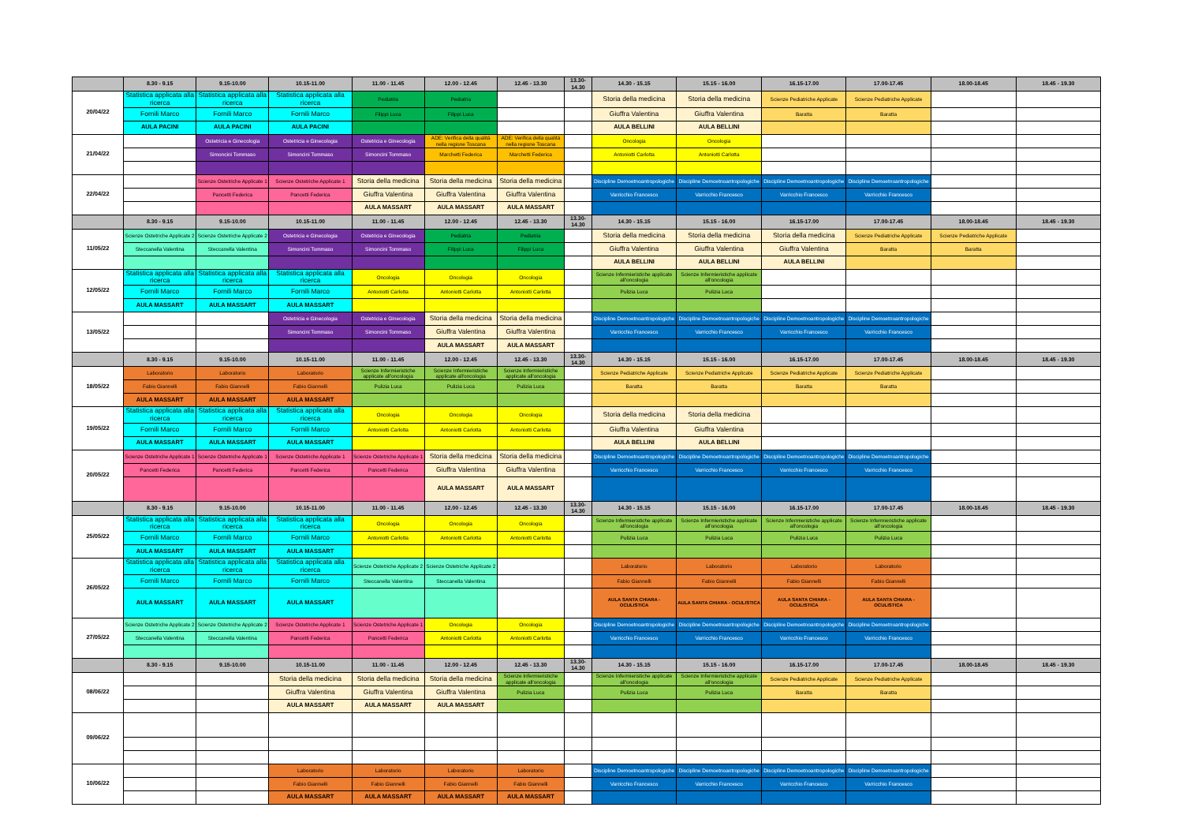| | 8.30 - 9.15 | 9.15-10.00 | 10.15-11.00 | 11.00 - 11.45 | 12.00 - 12.45 | 12.45 - 13.30 | 13.30-14.30 | 14.30 - 15.15 | 15.15 - 16.00 | 16.15-17.00 | 17.00-17.45 | 18.00-18.45 | 18.45 - 19.30 |
| --- | --- | --- | --- | --- | --- | --- | --- | --- | --- | --- | --- | --- | --- |
| 20/04/22 | Statistica applicata alla ricerca | Statistica applicata alla ricerca | Statistica applicata alla ricerca | Pediatria | Pediatria | | | Storia della medicina | Storia della medicina | Scienze Pediatriche Applicate | Scienze Pediatriche Applicate | | |
| | Fornili Marco | Fornili Marco | Fornili Marco | Filippi Luca | Filippi Luca | | | Giuffra Valentina | Giuffra Valentina | Baratta | Baratta | | |
| | AULA PACINI | AULA PACINI | AULA PACINI | | | | | AULA BELLINI | AULA BELLINI | | | | |
| 21/04/22 | | Ostetricia e Ginecologia | Ostetricia e Ginecologia | Ostetricia e Ginecologia | ADE: Verifica della qualità nella regione Toscana | ADE: Verifica della qualità nella regione Toscana | | Oncologia | Oncologia | | | | |
| | | Simoncini Tommaso | Simoncini Tommaso | Simoncini Tommaso | Marchetti Federica | Marchetti Federica | | Antoniotti Carlotta | Antoniotti Carlotta | | | | |
| 22/04/22 | | Scienze Ostetriche Applicate 1 | Scienze Ostetriche Applicate 1 | Storia della medicina | Storia della medicina | Storia della medicina | | Discipline Demoetnoantropologiche | Discipline Demoetnoantropologiche | Discipline Demoetnoantropologiche | Discipline Demoetnoantropologiche | | |
| | | Pancetti Federica | Pancetti Federica | Giuffra Valentina | Giuffra Valentina | Giuffra Valentina | | Varricchio Francesco | Varricchio Francesco | Varricchio Francesco | Varricchio Francesco | | |
| | | | | AULA MASSART | AULA MASSART | AULA MASSART | | | | | | | |
| | 8.30 - 9.15 | 9.15-10.00 | 10.15-11.00 | 11.00 - 11.45 | 12.00 - 12.45 | 12.45 - 13.30 | 13.30-14.30 | 14.30 - 15.15 | 15.15 - 16.00 | 16.15-17.00 | 17.00-17.45 | 18.00-18.45 | 18.45 - 19.30 |
| 11/05/22 | Scienze Ostetriche Applicate 2 | Scienze Ostetriche Applicate 2 | Ostetricia e Ginecologia | Ostetricia e Ginecologia | Pediatria | Pediatria | | Storia della medicina | Storia della medicina | Storia della medicina | Scienze Pediatriche Applicate | Scienze Pediatriche Applicate | |
| | Steccanella Valentina | Steccanella Valentina | Simoncini Tommaso | Simoncini Tommaso | Filippi Luca | Filippi Luca | | Giuffra Valentina | Giuffra Valentina | Giuffra Valentina | Baratta | Baratta | |
| | | | | | | | | AULA BELLINI | AULA BELLINI | AULA BELLINI | | | |
| 12/05/22 | Statistica applicata alla ricerca | Statistica applicata alla ricerca | Statistica applicata alla ricerca | Oncologia | Oncologia | Oncologia | | Scienze Infermieristiche applicate all'oncologia | Scienze Infermieristiche applicate all'oncologia | | | | |
| | Fornili Marco | Fornili Marco | Fornili Marco | Antoniotti Carlotta | Antoniotti Carlotta | Antoniotti Carlotta | | Pulizia Luca | Pulizia Luca | | | | |
| | AULA MASSART | AULA MASSART | AULA MASSART | | | | | | | | | | |
| 13/05/22 | | | Ostetricia e Ginecologia | Ostetricia e Ginecologia | Storia della medicina | Storia della medicina | | Discipline Demoetnoantropologiche | Discipline Demoetnoantropologiche | Discipline Demoetnoantropologiche | Discipline Demoetnoantropologiche | | |
| | | | Simoncini Tommaso | Simoncini Tommaso | Giuffra Valentina | Giuffra Valentina | | Varricchio Francesco | Varricchio Francesco | Varricchio Francesco | Varricchio Francesco | | |
| | | | | | AULA MASSART | AULA MASSART | | | | | | | |
| | 8.30 - 9.15 | 9.15-10.00 | 10.15-11.00 | 11.00 - 11.45 | 12.00 - 12.45 | 12.45 - 13.30 | 13.30-14.30 | 14.30 - 15.15 | 15.15 - 16.00 | 16.15-17.00 | 17.00-17.45 | 18.00-18.45 | 18.45 - 19.30 |
| 18/05/22 | Laboratorio | Laboratorio | Laboratorio | Scienze Infermieristiche applicate all'oncologia | Scienze Infermieristiche applicate all'oncologia | Scienze Infermieristiche applicate all'oncologia | | Scienze Pediatriche Applicate | Scienze Pediatriche Applicate | Scienze Pediatriche Applicate | Scienze Pediatriche Applicate | | |
| | Fabio Giannelli | Fabio Giannelli | Fabio Giannelli | Pulizia Luca | Pulizia Luca | Pulizia Luca | | Baratta | Baratta | Baratta | Baratta | | |
| | AULA MASSART | AULA MASSART | AULA MASSART | | | | | | | | | | |
| 19/05/22 | Statistica applicata alla ricerca | Statistica applicata alla ricerca | Statistica applicata alla ricerca | Oncologia | Oncologia | Oncologia | | Storia della medicina | Storia della medicina | | | | |
| | Fornili Marco | Fornili Marco | Fornili Marco | Antoniotti Carlotta | Antoniotti Carlotta | Antoniotti Carlotta | | Giuffra Valentina | Giuffra Valentina | | | | |
| | AULA MASSART | AULA MASSART | AULA MASSART | | | | | AULA BELLINI | AULA BELLINI | | | | |
| 20/05/22 | Scienze Ostetriche Applicate 1 | Scienze Ostetriche Applicate 1 | Scienze Ostetriche Applicate 1 | Scienze Ostetriche Applicate 1 | Storia della medicina | Storia della medicina | | Discipline Demoetnoantropologiche | Discipline Demoetnoantropologiche | Discipline Demoetnoantropologiche | Discipline Demoetnoantropologiche | | |
| | Pancetti Federica | Pancetti Federica | Pancetti Federica | Pancetti Federica | Giuffra Valentina | Giuffra Valentina | | Varricchio Francesco | Varricchio Francesco | Varricchio Francesco | Varricchio Francesco | | |
| | | | | | AULA MASSART | AULA MASSART | | | | | | | |
| | 8.30 - 9.15 | 9.15-10.00 | 10.15-11.00 | 11.00 - 11.45 | 12.00 - 12.45 | 12.45 - 13.30 | 13.30-14.30 | 14.30 - 15.15 | 15.15 - 16.00 | 16.15-17.00 | 17.00-17.45 | 18.00-18.45 | 18.45 - 19.30 |
| 25/05/22 | Statistica applicata alla ricerca | Statistica applicata alla ricerca | Statistica applicata alla ricerca | Oncologia | Oncologia | Oncologia | | Scienze Infermieristiche applicate all'oncologia | Scienze Infermieristiche applicate all'oncologia | Scienze Infermieristiche applicate all'oncologia | Scienze Infermieristiche applicate all'oncologia | | |
| | Fornili Marco | Fornili Marco | Fornili Marco | Antoniotti Carlotta | Antoniotti Carlotta | Antoniotti Carlotta | | Pulizia Luca | Pulizia Luca | Pulizia Luca | Pulizia Luca | | |
| | AULA MASSART | AULA MASSART | AULA MASSART | | | | | | | | | | |
| 26/05/22 | Statistica applicata alla ricerca | Statistica applicata alla ricerca | Statistica applicata alla ricerca | Scienze Ostetriche Applicate 2 | Scienze Ostetriche Applicate 2 | | | Laboratorio | Laboratorio | Laboratorio | Laboratorio | | |
| | Fornili Marco | Fornili Marco | Fornili Marco | Steccanella Valentina | Steccanella Valentina | | | Fabio Giannelli | Fabio Giannelli | Fabio Giannelli | Fabio Giannelli | | |
| | AULA MASSART | AULA MASSART | AULA MASSART | | | | | AULA SANTA CHIARA - OCULISTICA | AULA SANTA CHIARA - OCULISTICA | AULA SANTA CHIARA - OCULISTICA | AULA SANTA CHIARA - OCULISTICA | | |
| 27/05/22 | Scienze Ostetriche Applicate 2 | Scienze Ostetriche Applicate 2 | Scienze Ostetriche Applicate 1 | Scienze Ostetriche Applicate 1 | Oncologia | Oncologia | | Discipline Demoetnoantropologiche | Discipline Demoetnoantropologiche | Discipline Demoetnoantropologiche | Discipline Demoetnoantropologiche | | |
| | Steccanella Valentina | Steccanella Valentina | Pancetti Federica | Pancetti Federica | Antoniotti Carlotta | Antoniotti Carlotta | | Varricchio Francesco | Varricchio Francesco | Varricchio Francesco | Varricchio Francesco | | |
| | 8.30 - 9.15 | 9.15-10.00 | 10.15-11.00 | 11.00 - 11.45 | 12.00 - 12.45 | 12.45 - 13.30 | 13.30-14.30 | 14.30 - 15.15 | 15.15 - 16.00 | 16.15-17.00 | 17.00-17.45 | 18.00-18.45 | 18.45 - 19.30 |
| 08/06/22 | | | Storia della medicina | Storia della medicina | Storia della medicina | Scienze Infermieristiche applicate all'oncologia | | Scienze Infermieristiche applicate all'oncologia | Scienze Infermieristiche applicate all'oncologia | Scienze Pediatriche Applicate | Scienze Pediatriche Applicate | | |
| | | | Giuffra Valentina | Giuffra Valentina | Giuffra Valentina | Pulizia Luca | | Pulizia Luca | Pulizia Luca | Baratta | Baratta | | |
| | | | AULA MASSART | AULA MASSART | AULA MASSART | | | | | | | | |
| 09/06/22 | | | | | | | | | | | | | |
| 10/06/22 | | | Laboratorio | Laboratorio | Laboratorio | Laboratorio | | Discipline Demoetnoantropologiche | Discipline Demoetnoantropologiche | Discipline Demoetnoantropologiche | Discipline Demoetnoantropologiche | | |
| | | | Fabio Giannelli | Fabio Giannelli | Fabio Giannelli | Fabio Giannelli | | Varricchio Francesco | Varricchio Francesco | Varricchio Francesco | Varricchio Francesco | | |
| | | | AULA MASSART | AULA MASSART | AULA MASSART | AULA MASSART | | | | | | | |